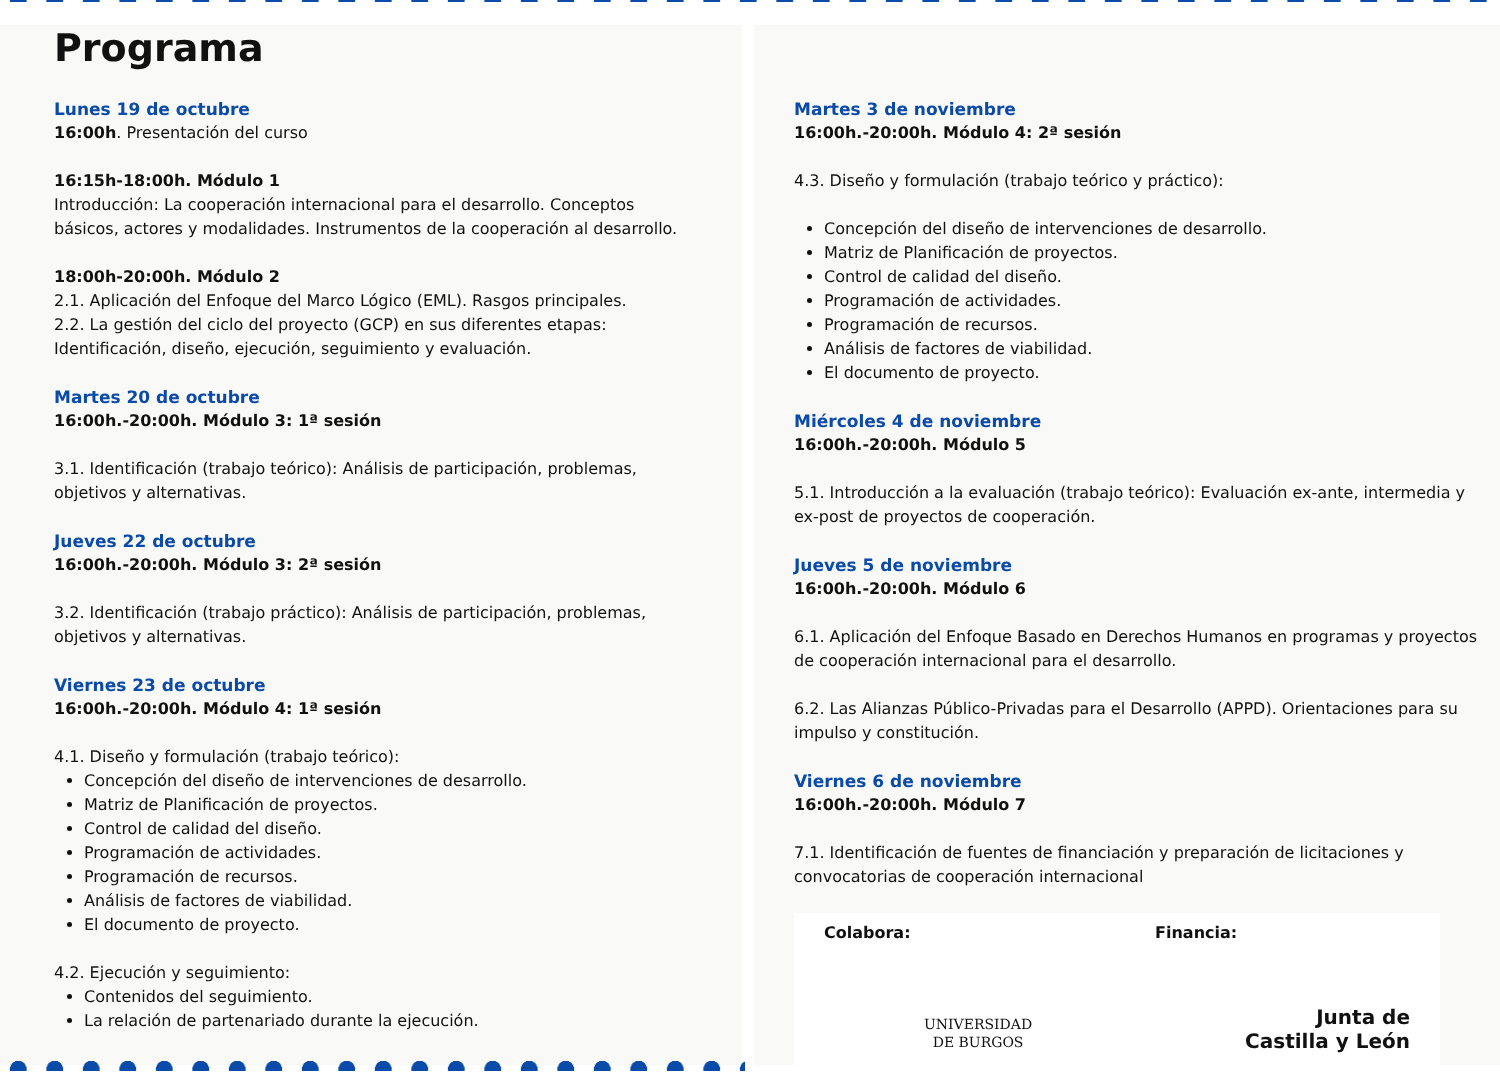Programa
Lunes 19 de octubre
16:00h. Presentación del curso
16:15h-18:00h. Módulo 1
Introducción: La cooperación internacional para el desarrollo. Conceptos básicos, actores y modalidades. Instrumentos de la cooperación al desarrollo.
18:00h-20:00h. Módulo 2
2.1. Aplicación del Enfoque del Marco Lógico (EML). Rasgos principales.
2.2. La gestión del ciclo del proyecto (GCP) en sus diferentes etapas: Identificación, diseño, ejecución, seguimiento y evaluación.
Martes 20 de octubre
16:00h.-20:00h. Módulo 3: 1ª sesión
3.1. Identificación (trabajo teórico): Análisis de participación, problemas, objetivos y alternativas.
Jueves 22 de octubre
16:00h.-20:00h. Módulo 3: 2ª sesión
3.2. Identificación (trabajo práctico): Análisis de participación, problemas, objetivos y alternativas.
Viernes 23 de octubre
16:00h.-20:00h. Módulo 4: 1ª sesión
4.1. Diseño y formulación (trabajo teórico):
Concepción del diseño de intervenciones de desarrollo.
Matriz de Planificación de proyectos.
Control de calidad del diseño.
Programación de actividades.
Programación de recursos.
Análisis de factores de viabilidad.
El documento de proyecto.
4.2. Ejecución y seguimiento:
Contenidos del seguimiento.
La relación de partenariado durante la ejecución.
Martes 3 de noviembre
16:00h.-20:00h. Módulo 4: 2ª sesión
4.3. Diseño y formulación (trabajo teórico y práctico):
Concepción del diseño de intervenciones de desarrollo.
Matriz de Planificación de proyectos.
Control de calidad del diseño.
Programación de actividades.
Programación de recursos.
Análisis de factores de viabilidad.
El documento de proyecto.
Miércoles 4 de noviembre
16:00h.-20:00h. Módulo 5
5.1. Introducción a la evaluación (trabajo teórico): Evaluación ex-ante, intermedia y ex-post de proyectos de cooperación.
Jueves 5 de noviembre
16:00h.-20:00h. Módulo 6
6.1. Aplicación del Enfoque Basado en Derechos Humanos en programas y proyectos de cooperación internacional para el desarrollo.
6.2. Las Alianzas Público-Privadas para el Desarrollo (APPD). Orientaciones para su impulso y constitución.
Viernes 6 de noviembre
16:00h.-20:00h. Módulo 7
7.1. Identificación de fuentes de financiación y preparación de licitaciones y convocatorias de cooperación internacional
Colabora:
UNIVERSIDAD
DE BURGOS
Financia:
Junta de
Castilla y León